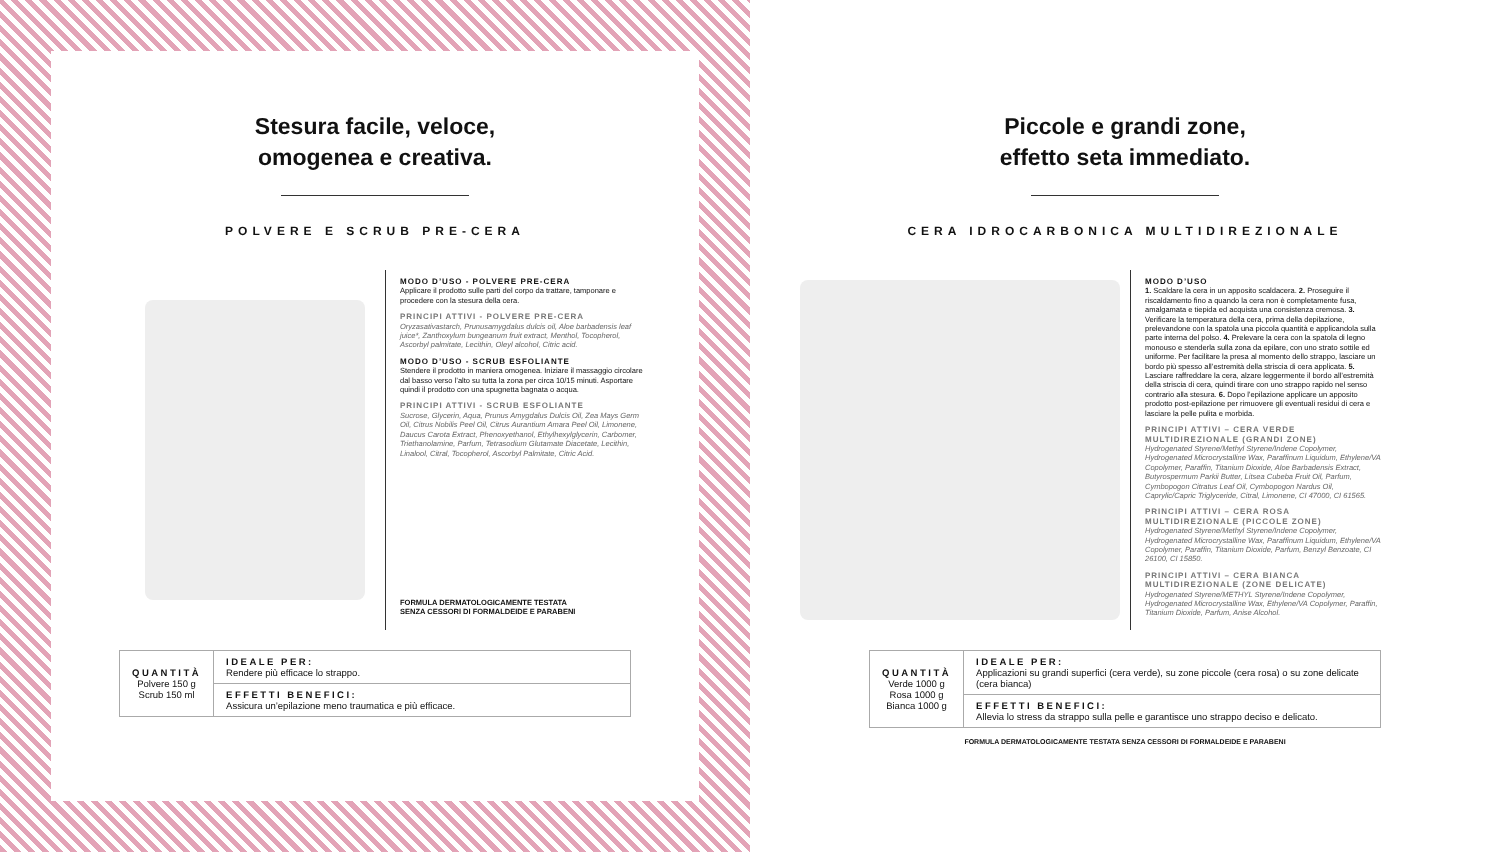Stesura facile, veloce,
omogenea e creativa.
POLVERE E SCRUB PRE-CERA
MODO D’USO - POLVERE PRE-CERA
Applicare il prodotto sulle parti del corpo da trattare, tamponare e procedere con la stesura della cera.
PRINCIPI ATTIVI - POLVERE PRE-CERA
Oryzasativastarch, Prunusamygdalus dulcis oil, Aloe barbadensis leaf juice*, Zanthoxylum bungeanum fruit extract, Menthol, Tocopherol, Ascorbyl palmitate, Lecithin, Oleyl alcohol, Citric acid.
MODO D’USO - SCRUB ESFOLIANTE
Stendere il prodotto in maniera omogenea. Iniziare il massaggio circolare dal basso verso l’alto su tutta la zona per circa 10/15 minuti. Asportare quindi il prodotto con una spugnetta bagnata o acqua.
PRINCIPI ATTIVI - SCRUB ESFOLIANTE
Sucrose, Glycerin, Aqua, Prunus Amygdalus Dulcis Oil, Zea Mays Germ Oil, Citrus Nobilis Peel Oil, Citrus Aurantium Amara Peel Oil, Limonene, Daucus Carota Extract, Phenoxyethanol, Ethylhexylglycerin, Carbomer, Triethanolamine, Parfum, Tetrasodium Glutamate Diacetate, Lecithin, Linalool, Citral, Tocopherol, Ascorbyl Palmitate, Citric Acid.
FORMULA DERMATOLOGICAMENTE TESTATA
SENZA CESSORI DI FORMALDEIDE E PARABENI
| QUANTITÀ Polvere 150 g Scrub 150 ml | IDEALE PER: Rendere più efficace lo strappo. |
| | EFFETTI BENEFICI: Assicura un’epilazione meno traumatica e più efficace. |
Piccole e grandi zone,
effetto seta immediato.
CERA IDROCARBONICA MULTIDIREZIONALE
MODO D’USO
1. Scaldare la cera in un apposito scaldacera. 2. Proseguire il riscaldamento fino a quando la cera non è completamente fusa, amalgamata e tiepida ed acquista una consistenza cremosa. 3. Verificare la temperatura della cera, prima della depilazione, prelevandone con la spatola una piccola quantità e applicandola sulla parte interna del polso. 4. Prelevare la cera con la spatola di legno monouso e stenderla sulla zona da epilare, con uno strato sottile ed uniforme. Per facilitare la presa al momento dello strappo, lasciare un bordo più spesso all’estremità della striscia di cera applicata. 5. Lasciare raffreddare la cera, alzare leggermente il bordo all’estremità della striscia di cera, quindi tirare con uno strappo rapido nel senso contrario alla stesura. 6. Dopo l’epilazione applicare un apposito prodotto post-epilazione per rimuovere gli eventuali residui di cera e lasciare la pelle pulita e morbida.
PRINCIPI ATTIVI – CERA VERDE MULTIDIREZIONALE (GRANDI ZONE)
Hydrogenated Styrene/Methyl Styrene/Indene Copolymer, Hydrogenated Microcrystalline Wax, Paraffinum Liquidum, Ethylene/VA Copolymer, Paraffin, Titanium Dioxide, Aloe Barbadensis Extract, Butyrospermum Parkii Butter, Litsea Cubeba Fruit Oil, Parfum, Cymbopogon Citratus Leaf Oil, Cymbopogon Nardus Oil, Caprylic/Capric Triglyceride, Citral, Limonene, CI 47000, CI 61565.
PRINCIPI ATTIVI – CERA ROSA MULTIDIREZIONALE (PICCOLE ZONE)
Hydrogenated Styrene/Methyl Styrene/Indene Copolymer, Hydrogenated Microcrystalline Wax, Paraffinum Liquidum, Ethylene/VA Copolymer, Paraffin, Titanium Dioxide, Parfum, Benzyl Benzoate, CI 26100, CI 15850.
PRINCIPI ATTIVI – CERA BIANCA MULTIDIREZIONALE (ZONE DELICATE)
Hydrogenated Styrene/METHYL Styrene/Indene Copolymer, Hydrogenated Microcrystalline Wax, Ethylene/VA Copolymer, Paraffin, Titanium Dioxide, Parfum, Anise Alcohol.
| QUANTITÀ Verde 1000 g Rosa 1000 g Bianca 1000 g | IDEALE PER: Applicazioni su grandi superfici (cera verde), su zone piccole (cera rosa) o su zone delicate (cera bianca) |
| | EFFETTI BENEFICI: Allevia lo stress da strappo sulla pelle e garantisce uno strappo deciso e delicato. |
FORMULA DERMATOLOGICAMENTE TESTATA SENZA CESSORI DI FORMALDEIDE E PARABENI